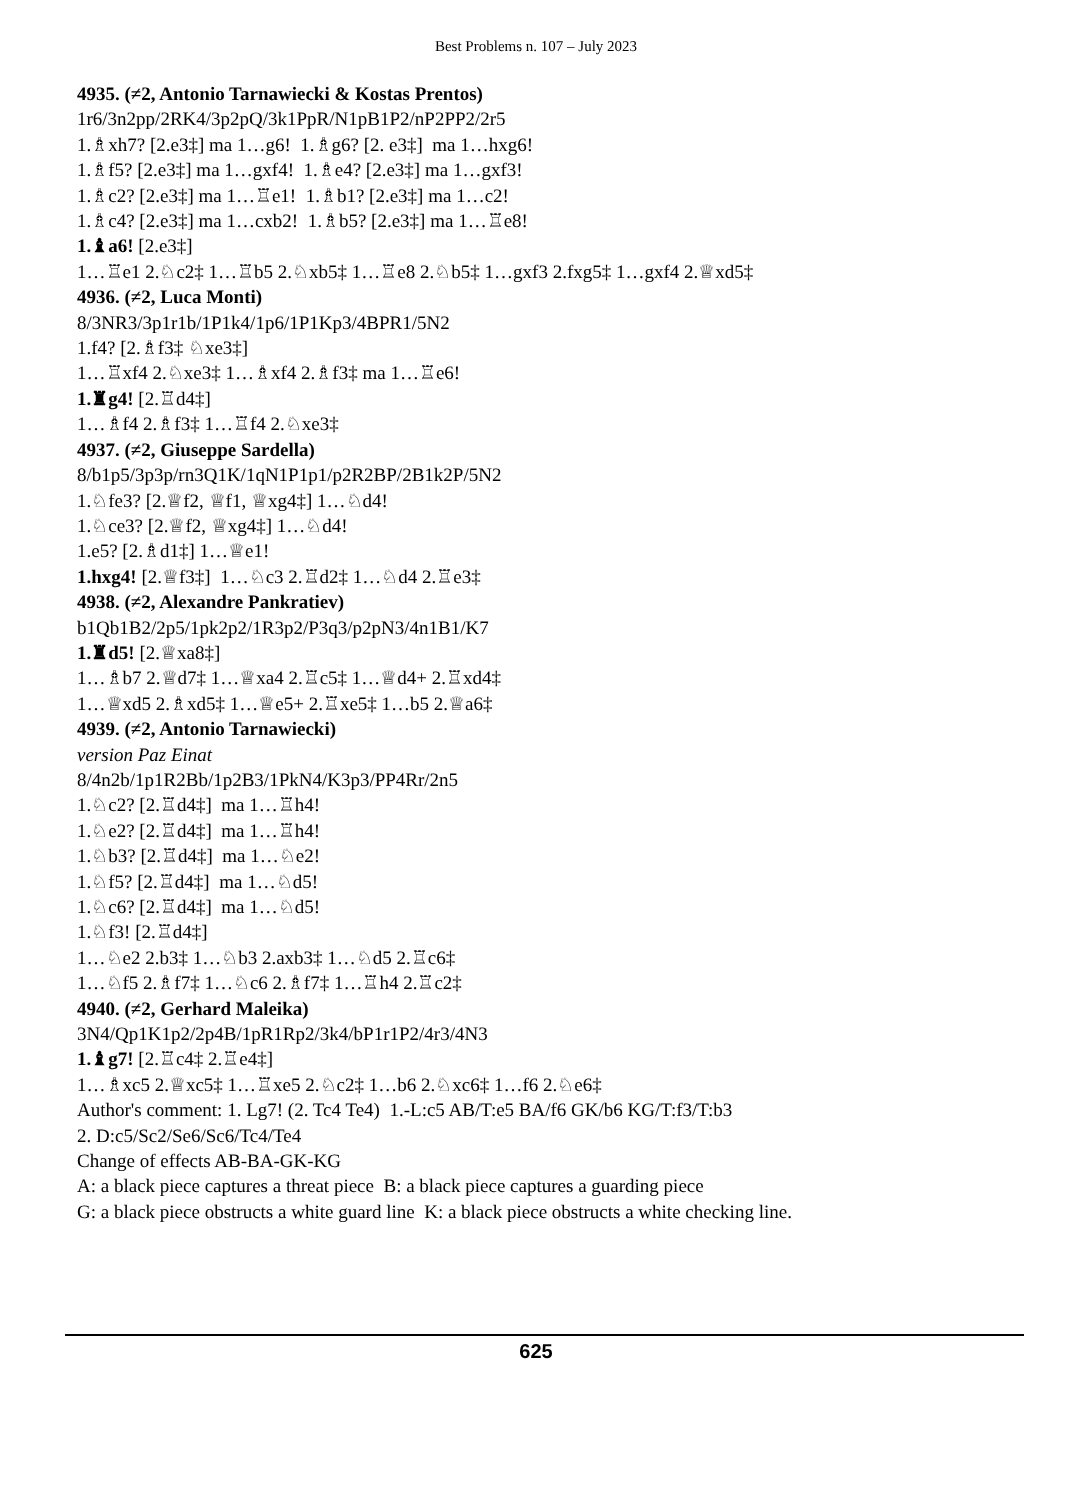Best Problems n. 107 – July 2023
4935. (≠2, Antonio Tarnawiecki & Kostas Prentos)
1r6/3n2pp/2RK4/3p2pQ/3k1PpR/N1pB1P2/nP2PP2/2r5
1.♗xh7? [2.e3‡] ma 1…g6! 1.♗g6? [2. e3‡] ma 1…hxg6!
1.♗f5? [2.e3‡] ma 1…gxf4! 1.♗e4? [2.e3‡] ma 1…gxf3!
1.♗c2? [2.e3‡] ma 1…♖e1! 1.♗b1? [2.e3‡] ma 1…c2!
1.♗c4? [2.e3‡] ma 1…cxb2! 1.♗b5? [2.e3‡] ma 1…♖e8!
1.♝a6! [2.e3‡]
1…♖e1 2.♘c2‡ 1…♖b5 2.♘xb5‡ 1…♖e8 2.♘b5‡ 1…gxf3 2.fxg5‡ 1…gxf4 2.♕xd5‡
4936. (≠2, Luca Monti)
8/3NR3/3p1r1b/1P1k4/1p6/1P1Kp3/4BPR1/5N2
1.f4? [2.♗f3‡ ♘xe3‡]
1…♖xf4 2.♘xe3‡ 1…♗xf4 2.♗f3‡ ma 1…♖e6!
1.♜g4! [2.♖d4‡]
1…♗f4 2.♗f3‡ 1…♖f4 2.♘xe3‡
4937. (≠2, Giuseppe Sardella)
8/b1p5/3p3p/rn3Q1K/1qN1P1p1/p2R2BP/2B1k2P/5N2
1.♘fe3? [2.♕f2, ♕f1, ♕xg4‡] 1…♘d4!
1.♘ce3? [2.♕f2, ♕xg4‡] 1…♘d4!
1.e5? [2.♗d1‡] 1…♕e1!
1.hxg4! [2.♕f3‡] 1…♘c3 2.♖d2‡ 1…♘d4 2.♖e3‡
4938. (≠2, Alexandre Pankratiev)
b1Qb1B2/2p5/1pk2p2/1R3p2/P3q3/p2pN3/4n1B1/K7
1.♜d5! [2.♕xa8‡]
1…♗b7 2.♕d7‡ 1…♕xa4 2.♖c5‡ 1…♕d4+ 2.♖xd4‡
1…♕xd5 2.♗xd5‡ 1…♕e5+ 2.♖xe5‡ 1…b5 2.♕a6‡
4939. (≠2, Antonio Tarnawiecki)
version Paz Einat
8/4n2b/1p1R2Bb/1p2B3/1PkN4/K3p3/PP4Rr/2n5
1.♘c2? [2.♖d4‡] ma 1…♖h4!
1.♘e2? [2.♖d4‡] ma 1…♖h4!
1.♘b3? [2.♖d4‡] ma 1…♘e2!
1.♘f5? [2.♖d4‡] ma 1…♘d5!
1.♘c6? [2.♖d4‡] ma 1…♘d5!
1.♘f3! [2.♖d4‡]
1…♘e2 2.b3‡ 1…♘b3 2.axb3‡ 1…♘d5 2.♖c6‡
1…♘f5 2.♗f7‡ 1…♘c6 2.♗f7‡ 1…♖h4 2.♖c2‡
4940. (≠2, Gerhard Maleika)
3N4/Qp1K1p2/2p4B/1pR1Rp2/3k4/bP1r1P2/4r3/4N3
1.♝g7! [2.♖c4‡ 2.♖e4‡]
1…♗xc5 2.♕xc5‡ 1…♖xe5 2.♘c2‡ 1…b6 2.♘xc6‡ 1…f6 2.♘e6‡
Author's comment: 1. Lg7! (2. Tc4 Te4) 1.-L:c5 AB/T:e5 BA/f6 GK/b6 KG/T:f3/T:b3
2. D:c5/Sc2/Se6/Sc6/Tc4/Te4
Change of effects AB-BA-GK-KG
A: a black piece captures a threat piece B: a black piece captures a guarding piece
G: a black piece obstructs a white guard line K: a black piece obstructs a white checking line.
625